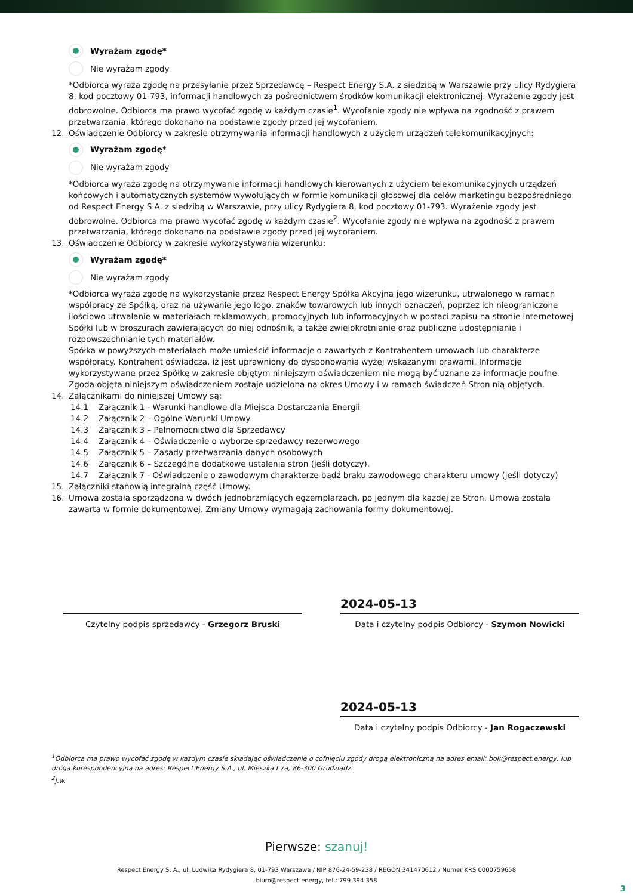Wyrażam zgodę*
Nie wyrażam zgody
*Odbiorca wyraża zgodę na przesyłanie przez Sprzedawcę – Respect Energy S.A. z siedzibą w Warszawie przy ulicy Rydygiera 8, kod pocztowy 01-793, informacji handlowych za pośrednictwem środków komunikacji elektronicznej. Wyrażenie zgody jest dobrowolne. Odbiorca ma prawo wycofać zgodę w każdym czasie<sup>1</sup>. Wycofanie zgody nie wpływa na zgodność z prawem przetwarzania, którego dokonano na podstawie zgody przed jej wycofaniem.
12. Oświadczenie Odbiorcy w zakresie otrzymywania informacji handlowych z użyciem urządzeń telekomunikacyjnych:
Wyrażam zgodę*
Nie wyrażam zgody
*Odbiorca wyraża zgodę na otrzymywanie informacji handlowych kierowanych z użyciem telekomunikacyjnych urządzeń końcowych i automatycznych systemów wywołujących w formie komunikacji głosowej dla celów marketingu bezpośredniego od Respect Energy S.A. z siedzibą w Warszawie, przy ulicy Rydygiera 8, kod pocztowy 01-793. Wyrażenie zgody jest dobrowolne. Odbiorca ma prawo wycofać zgodę w każdym czasie<sup>2</sup>. Wycofanie zgody nie wpływa na zgodność z prawem przetwarzania, którego dokonano na podstawie zgody przed jej wycofaniem.
13. Oświadczenie Odbiorcy w zakresie wykorzystywania wizerunku:
Wyrażam zgodę*
Nie wyrażam zgody
*Odbiorca wyraża zgodę na wykorzystanie przez Respect Energy Spółka Akcyjna jego wizerunku, utrwalonego w ramach współpracy ze Spółką, oraz na używanie jego logo, znaków towarowych lub innych oznaczeń, poprzez ich nieograniczone ilościowo utrwalanie w materiałach reklamowych, promocyjnych lub informacyjnych w postaci zapisu na stronie internetowej Spółki lub w broszurach zawierających do niej odnośnik, a także zwielokrotnianie oraz publiczne udostępnianie i rozpowszechnianie tych materiałów.
Spółka w powyższych materiałach może umieścić informacje o zawartych z Kontrahentem umowach lub charakterze współpracy. Kontrahent oświadcza, iż jest uprawniony do dysponowania wyżej wskazanymi prawami. Informacje wykorzystywane przez Spółkę w zakresie objętym niniejszym oświadczeniem nie mogą być uznane za informacje poufne. Zgoda objęta niniejszym oświadczeniem zostaje udzielona na okres Umowy i w ramach świadczeń Stron nią objętych.
14. Załącznikami do niniejszej Umowy są:
14.1 Załącznik 1 - Warunki handlowe dla Miejsca Dostarczania Energii
14.2 Załącznik 2 – Ogólne Warunki Umowy
14.3 Załącznik 3 – Pełnomocnictwo dla Sprzedawcy
14.4 Załącznik 4 – Oświadczenie o wyborze sprzedawcy rezerwowego
14.5 Załącznik 5 – Zasady przetwarzania danych osobowych
14.6 Załącznik 6 – Szczególne dodatkowe ustalenia stron (jeśli dotyczy).
14.7 Załącznik 7 - Oświadczenie o zawodowym charakterze bądź braku zawodowego charakteru umowy (jeśli dotyczy)
15. Załączniki stanowią integralną część Umowy.
16. Umowa została sporządzona w dwóch jednobrzmiących egzemplarzach, po jednym dla każdej ze Stron. Umowa została zawarta w formie dokumentowej. Zmiany Umowy wymagają zachowania formy dokumentowej.
Czytelny podpis sprzedawcy - Grzegorz Bruski
2024-05-13
Data i czytelny podpis Odbiorcy - Szymon Nowicki
2024-05-13
Data i czytelny podpis Odbiorcy - Jan Rogaczewski
<sup>1</sup> Odbiorca ma prawo wycofać zgodę w każdym czasie składając oświadczenie o cofnięciu zgody drogą elektroniczną na adres email: bok@respect.energy, lub drogą korespondencyjną na adres: Respect Energy S.A., ul. Mieszka I 7a, 86-300 Grudziądz.
<sup>2</sup> j.w.
Pierwsze: szanuj!
Respect Energy S. A., ul. Ludwika Rydygiera 8, 01-793 Warszawa / NIP 876-24-59-238 / REGON 341470612 / Numer KRS 0000759658
biuro@respect.energy, tel.: 799 394 358
3